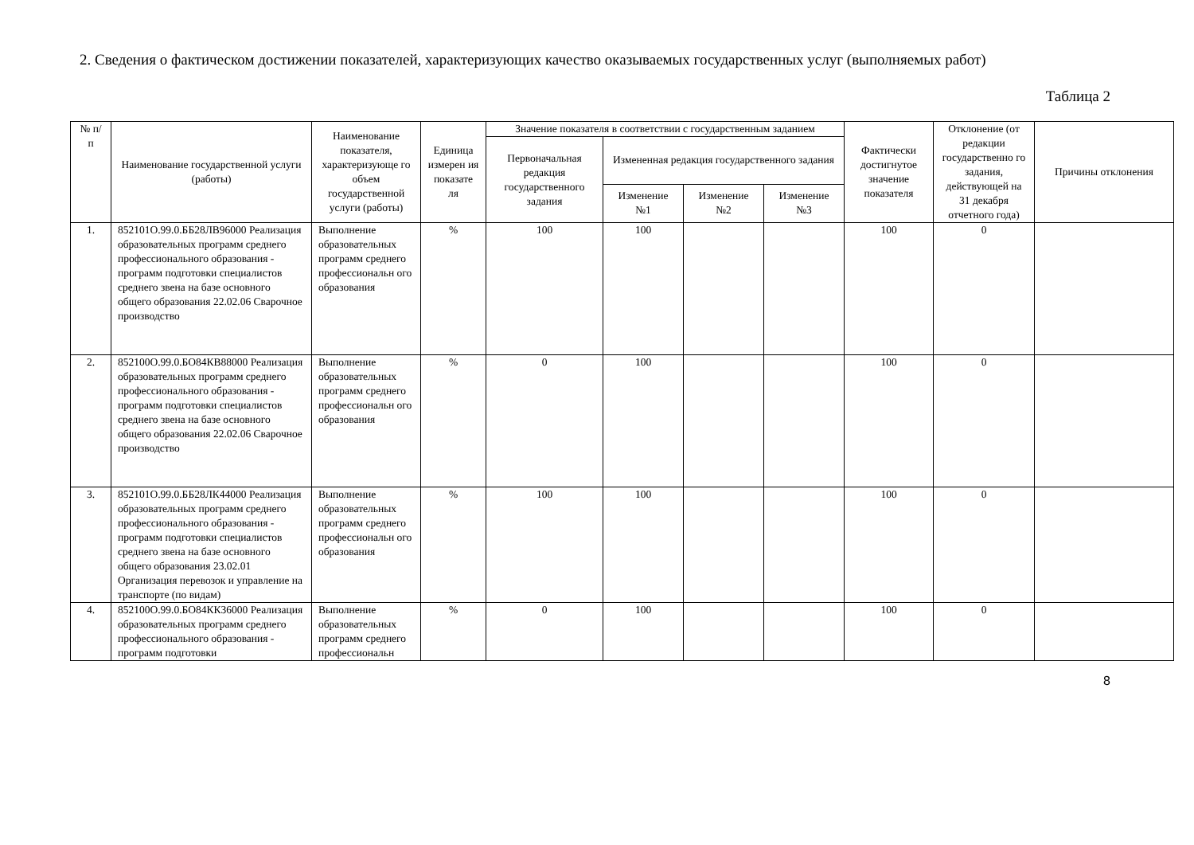2. Сведения о фактическом достижении показателей, характеризующих качество оказываемых государственных услуг (выполняемых работ)
Таблица 2
| № п/п | Наименование государственной услуги (работы) | Наименование показателя, характеризующе го объем государственной услуги (работы) | Единица измерен ия показате ля | Значение показателя в соответствии с государственным заданием | | | | Фактически достигнутое значение показателя | Отклонение (от редакции государственно го задания, действующей на 31 декабря отчетного года) | Причины отклонения |
| --- | --- | --- | --- | --- | --- | --- | --- | --- | --- | --- |
| | | | | Первоначальная редакция государственного задания | Измененная редакция государственного задания | | | | | |
| | | | | | Изменение №1 | Изменение №2 | Изменение №3 | | | |
| 1. | 852101О.99.0.ББ28ЛВ96000 Реализация образовательных программ среднего профессионального образования - программ подготовки специалистов среднего звена на базе основного общего образования 22.02.06 Сварочное производство | Выполнение образовательных программ среднего профессиональн ого образования | % | 100 | 100 | | | 100 | 0 | |
| 2. | 852100О.99.0.БО84КВ88000 Реализация образовательных программ среднего профессионального образования - программ подготовки специалистов среднего звена на базе основного общего образования 22.02.06 Сварочное производство | Выполнение образовательных программ среднего профессиональн ого образования | % | 0 | 100 | | | 100 | 0 | |
| 3. | 852101О.99.0.ББ28ЛК44000 Реализация образовательных программ среднего профессионального образования - программ подготовки специалистов среднего звена на базе основного общего образования 23.02.01 Организация перевозок и управление на транспорте (по видам) | Выполнение образовательных программ среднего профессиональн ого образования | % | 100 | 100 | | | 100 | 0 | |
| 4. | 852100О.99.0.БО84КК36000 Реализация образовательных программ среднего профессионального образования - программ подготовки | Выполнение образовательных программ среднего профессиональн | % | 0 | 100 | | | 100 | 0 | |
8